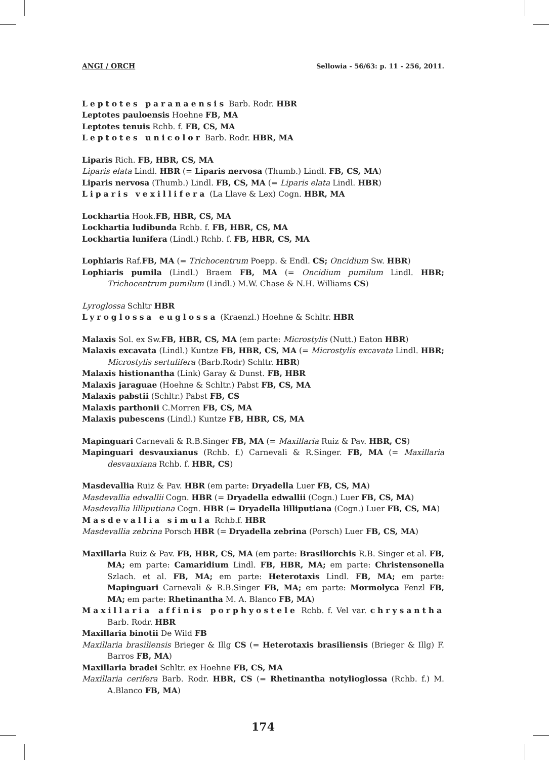ANGI / ORCH Sellowia - 56/63: p. 11 - 256, 2011.
Leptotes paranaensis Barb. Rodr. HBR
Leptotes pauloensis Hoehne FB, MA
Leptotes tenuis Rchb. f. FB, CS, MA
Leptotes unicolor Barb. Rodr. HBR, MA
Liparis Rich. FB, HBR, CS, MA
Liparis elata Lindl. HBR (= Liparis nervosa (Thumb.) Lindl. FB, CS, MA)
Liparis nervosa (Thumb.) Lindl. FB, CS, MA (= Liparis elata Lindl. HBR)
Liparis vexillifera (La Llave & Lex) Cogn. HBR, MA
Lockhartia Hook.FB, HBR, CS, MA
Lockhartia ludibunda Rchb. f. FB, HBR, CS, MA
Lockhartia lunifera (Lindl.) Rchb. f. FB, HBR, CS, MA
Lophiaris Raf.FB, MA (= Trichocentrum Poepp. & Endl. CS; Oncidium Sw. HBR)
Lophiaris pumila (Lindl.) Braem FB, MA (= Oncidium pumilum Lindl. HBR; Trichocentrum pumilum (Lindl.) M.W. Chase & N.H. Williams CS)
Lyroglossa Schltr HBR
Lyroglossa euglossa (Kraenzl.) Hoehne & Schltr. HBR
Malaxis Sol. ex Sw.FB, HBR, CS, MA (em parte: Microstylis (Nutt.) Eaton HBR)
Malaxis excavata (Lindl.) Kuntze FB, HBR, CS, MA (= Microstylis excavata Lindl. HBR; Microstylis sertulifera (Barb.Rodr) Schltr. HBR)
Malaxis histionantha (Link) Garay & Dunst. FB, HBR
Malaxis jaraguae (Hoehne & Schltr.) Pabst FB, CS, MA
Malaxis pabstii (Schltr.) Pabst FB, CS
Malaxis parthonii C.Morren FB, CS, MA
Malaxis pubescens (Lindl.) Kuntze FB, HBR, CS, MA
Mapinguari Carnevali & R.B.Singer FB, MA (= Maxillaria Ruiz & Pav. HBR, CS)
Mapinguari desvauxianus (Rchb. f.) Carnevali & R.Singer. FB, MA (= Maxillaria desvauxiana Rchb. f. HBR, CS)
Masdevallia Ruiz & Pav. HBR (em parte: Dryadella Luer FB, CS, MA)
Masdevallia edwallii Cogn. HBR (= Dryadella edwallii (Cogn.) Luer FB, CS, MA)
Masdevallia lilliputiana Cogn. HBR (= Dryadella lilliputiana (Cogn.) Luer FB, CS, MA)
Masdevallia simula Rchb.f. HBR
Masdevallia zebrina Porsch HBR (= Dryadella zebrina (Porsch) Luer FB, CS, MA)
Maxillaria Ruiz & Pav. FB, HBR, CS, MA (em parte: Brasiliorchis R.B. Singer et al. FB, MA; em parte: Camaridium Lindl. FB, HBR, MA; em parte: Christensonella Szlach. et al. FB, MA; em parte: Heterotaxis Lindl. FB, MA; em parte: Mapinguari Carnevali & R.B.Singer FB, MA; em parte: Mormolyca Fenzl FB, MA; em parte: Rhetinantha M. A. Blanco FB, MA)
Maxillaria affinis porphyostele Rchb. f. Vel var. chrysantha Barb. Rodr. HBR
Maxillaria binotii De Wild FB
Maxillaria brasiliensis Brieger & Illg CS (= Heterotaxis brasiliensis (Brieger & Illg) F. Barros FB, MA)
Maxillaria bradei Schltr. ex Hoehne FB, CS, MA
Maxillaria cerifera Barb. Rodr. HBR, CS (= Rhetinantha notylioglossa (Rchb. f.) M. A.Blanco FB, MA)
174